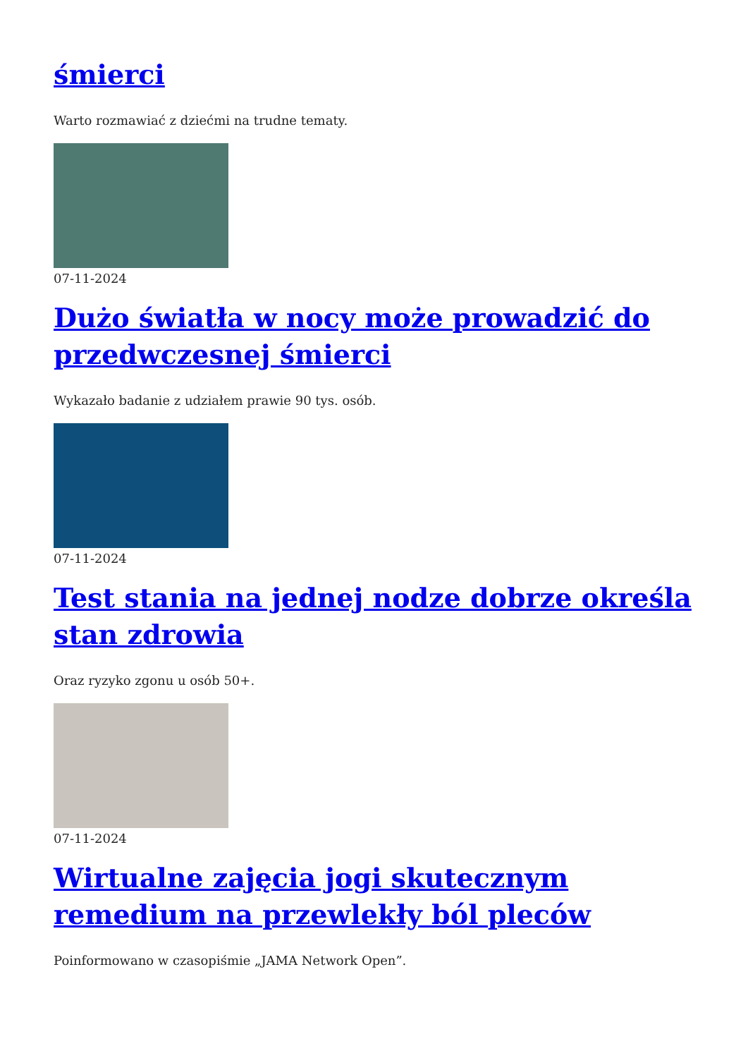śmierci
Warto rozmawiać z dziećmi na trudne tematy.
07-11-2024
Dużo światła w nocy może prowadzić do przedwczesnej śmierci
Wykazało badanie z udziałem prawie 90 tys. osób.
07-11-2024
Test stania na jednej nodze dobrze określa stan zdrowia
Oraz ryzyko zgonu u osób 50+.
07-11-2024
Wirtualne zajęcia jogi skutecznym remedium na przewlekły ból pleców
Poinformowano w czasopiśmie „JAMA Network Open”.